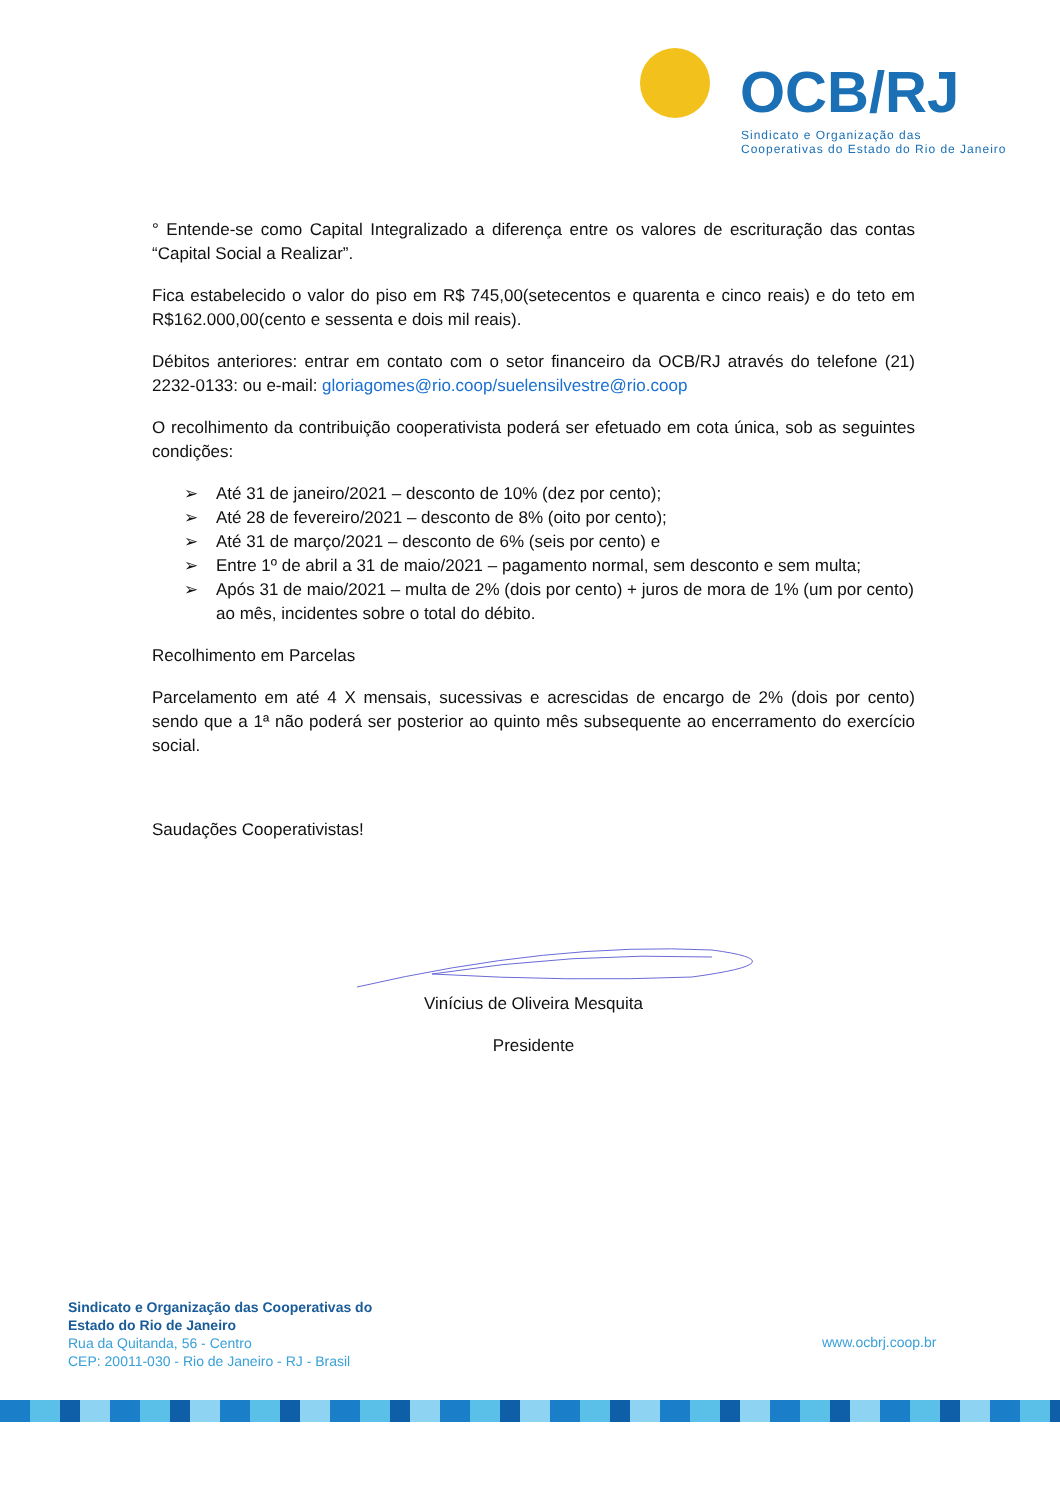OCB/RJ
Sindicato e Organização das
Cooperativas do Estado do Rio de Janeiro
° Entende-se como Capital Integralizado a diferença entre os valores de escrituração das contas “Capital Social a Realizar”.
Fica estabelecido o valor do piso em R$ 745,00(setecentos e quarenta e cinco reais) e do teto em R$162.000,00(cento e sessenta e dois mil reais).
Débitos anteriores: entrar em contato com o setor financeiro da OCB/RJ através do telefone (21) 2232-0133: ou e-mail: gloriagomes@rio.coop/suelensilvestre@rio.coop
O recolhimento da contribuição cooperativista poderá ser efetuado em cota única, sob as seguintes condições:
➢ Até 31 de janeiro/2021 – desconto de 10% (dez por cento);
➢ Até 28 de fevereiro/2021 – desconto de 8% (oito por cento);
➢ Até 31 de março/2021 – desconto de 6% (seis por cento) e
➢ Entre 1º de abril a 31 de maio/2021 – pagamento normal, sem desconto e sem multa;
➢ Após 31 de maio/2021 – multa de 2% (dois por cento) + juros de mora de 1% (um por cento) ao mês, incidentes sobre o total do débito.
Recolhimento em Parcelas
Parcelamento em até 4 X mensais, sucessivas e acrescidas de encargo de 2% (dois por cento) sendo que a 1ª não poderá ser posterior ao quinto mês subsequente ao encerramento do exercício social.
Saudações Cooperativistas!
Vinícius de Oliveira Mesquita
Presidente
Sindicato e Organização das Cooperativas do
Estado do Rio de Janeiro
Rua da Quitanda, 56 - Centro
CEP: 20011-030 - Rio de Janeiro - RJ - Brasil
www.ocbrj.coop.br